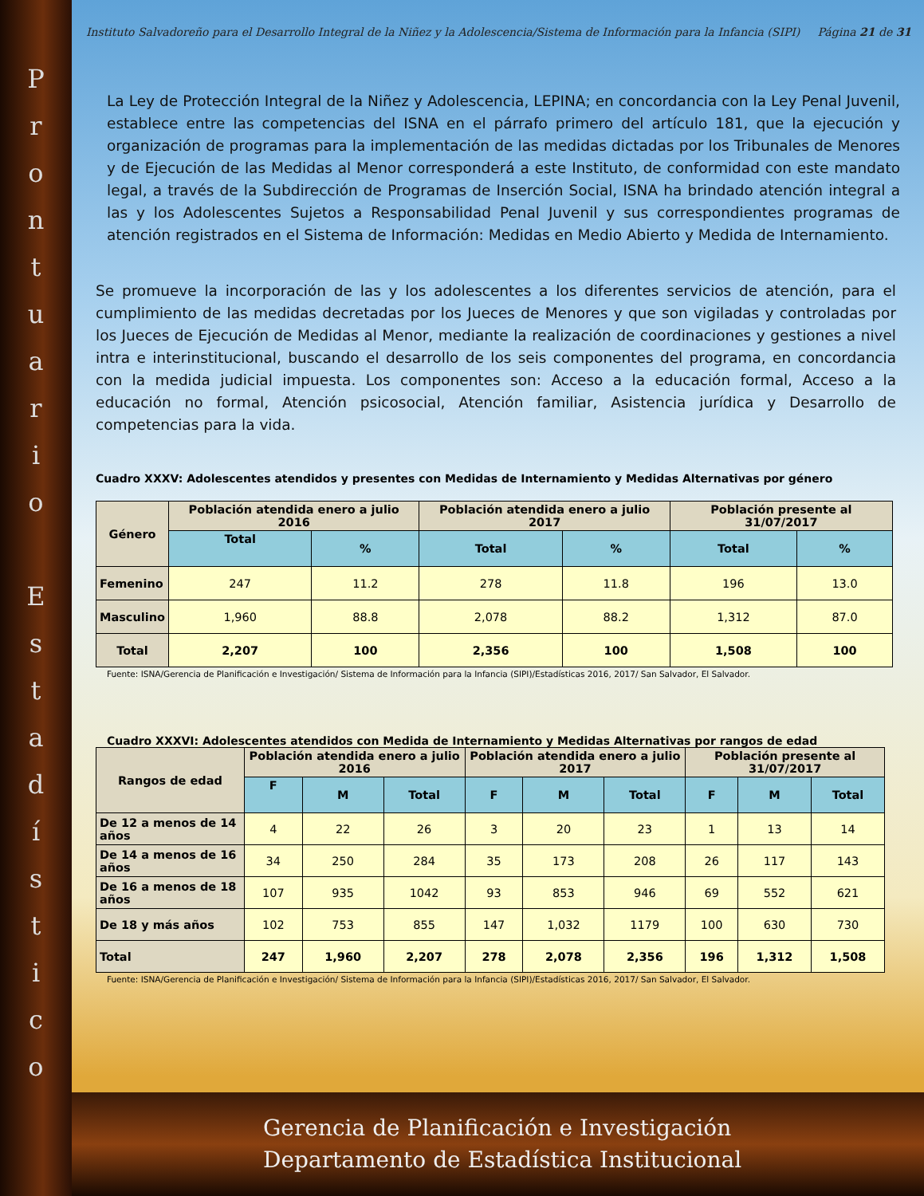P
r
o
n
t
u
a
r
i
o
E
s
t
a
d
í
s
t
i
c
o
Instituto Salvadoreño para el Desarrollo Integral de la Niñez y la Adolescencia/Sistema de Información para la Infancia (SIPI) Página 21 de 31
La Ley de Protección Integral de la Niñez y Adolescencia, LEPINA; en concordancia con la Ley Penal Juvenil, establece entre las competencias del ISNA en el párrafo primero del artículo 181, que la ejecución y organización de programas para la implementación de las medidas dictadas por los Tribunales de Menores y de Ejecución de las Medidas al Menor corresponderá a este Instituto, de conformidad con este mandato legal, a través de la Subdirección de Programas de Inserción Social, ISNA ha brindado atención integral a las y los Adolescentes Sujetos a Responsabilidad Penal Juvenil y sus correspondientes programas de atención registrados en el Sistema de Información: Medidas en Medio Abierto y Medida de Internamiento.
Se promueve la incorporación de las y los adolescentes a los diferentes servicios de atención, para el cumplimiento de las medidas decretadas por los Jueces de Menores y que son vigiladas y controladas por los Jueces de Ejecución de Medidas al Menor, mediante la realización de coordinaciones y gestiones a nivel intra e interinstitucional, buscando el desarrollo de los seis componentes del programa, en concordancia con la medida judicial impuesta. Los componentes son: Acceso a la educación formal, Acceso a la educación no formal, Atención psicosocial, Atención familiar, Asistencia jurídica y Desarrollo de competencias para la vida.
Cuadro XXXV: Adolescentes atendidos y presentes con Medidas de Internamiento y Medidas Alternativas por género
| Género | Población atendida enero a julio 2016 | | Población atendida enero a julio 2017 | | Población presente al 31/07/2017 | |
| --- | --- | --- | --- | --- | --- | --- |
| | Total | % | Total | % | Total | % |
| Femenino | 247 | 11.2 | 278 | 11.8 | 196 | 13.0 |
| Masculino | 1,960 | 88.8 | 2,078 | 88.2 | 1,312 | 87.0 |
| Total | 2,207 | 100 | 2,356 | 100 | 1,508 | 100 |
Fuente: ISNA/Gerencia de Planificación e Investigación/ Sistema de Información para la Infancia (SIPI)/Estadísticas 2016, 2017/ San Salvador, El Salvador.
Cuadro XXXVI: Adolescentes atendidos con Medida de Internamiento y Medidas Alternativas por rangos de edad
| Rangos de edad | Población atendida enero a julio 2016 | | | Población atendida enero a julio 2017 | | | Población presente al 31/07/2017 | | |
| --- | --- | --- | --- | --- | --- | --- | --- | --- | --- |
| | F | M | Total | F | M | Total | F | M | Total |
| De 12 a menos de 14 años | 4 | 22 | 26 | 3 | 20 | 23 | 1 | 13 | 14 |
| De 14 a menos de 16 años | 34 | 250 | 284 | 35 | 173 | 208 | 26 | 117 | 143 |
| De 16 a menos de 18 años | 107 | 935 | 1042 | 93 | 853 | 946 | 69 | 552 | 621 |
| De 18 y más años | 102 | 753 | 855 | 147 | 1,032 | 1179 | 100 | 630 | 730 |
| Total | 247 | 1,960 | 2,207 | 278 | 2,078 | 2,356 | 196 | 1,312 | 1,508 |
Fuente: ISNA/Gerencia de Planificación e Investigación/ Sistema de Información para la Infancia (SIPI)/Estadísticas 2016, 2017/ San Salvador, El Salvador.
Gerencia de Planificación e Investigación
Departamento de Estadística Institucional